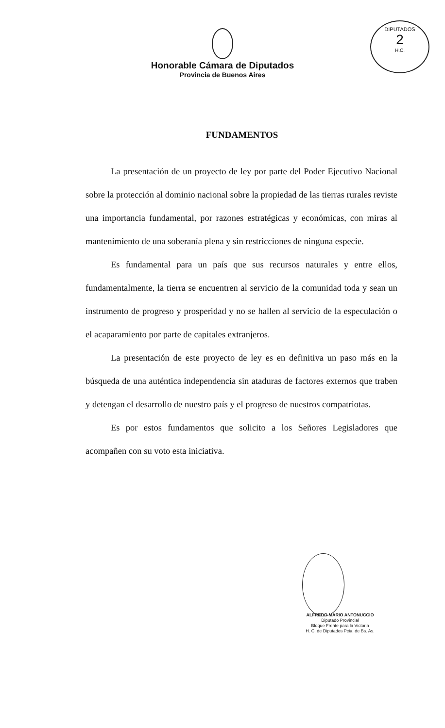DIPUTADOS
2
H.C.
Honorable Cámara de Diputados
Provincia de Buenos Aires
FUNDAMENTOS
La presentación de un proyecto de ley por parte del Poder Ejecutivo Nacional sobre la protección al dominio nacional sobre la propiedad de las tierras rurales reviste una importancia fundamental, por razones estratégicas y económicas, con miras al mantenimiento de una soberanía plena y sin restricciones de ninguna especie.
Es fundamental para un país que sus recursos naturales y entre ellos, fundamentalmente, la tierra se encuentren al servicio de la comunidad toda y sean un instrumento de progreso y prosperidad y no se hallen al servicio de la especulación o el acaparamiento por parte de capitales extranjeros.
La presentación de este proyecto de ley es en definitiva un paso más en la búsqueda de una auténtica independencia sin ataduras de factores externos que traben y detengan el desarrollo de nuestro país y el progreso de nuestros compatriotas.
Es por estos fundamentos que solicito a los Señores Legisladores que acompañen con su voto esta iniciativa.
ALFREDO MARIO ANTONUCCIO
Diputado Provincial
Bloque Frente para la Victoria
H. C. de Diputados Pcia. de Bs. As.